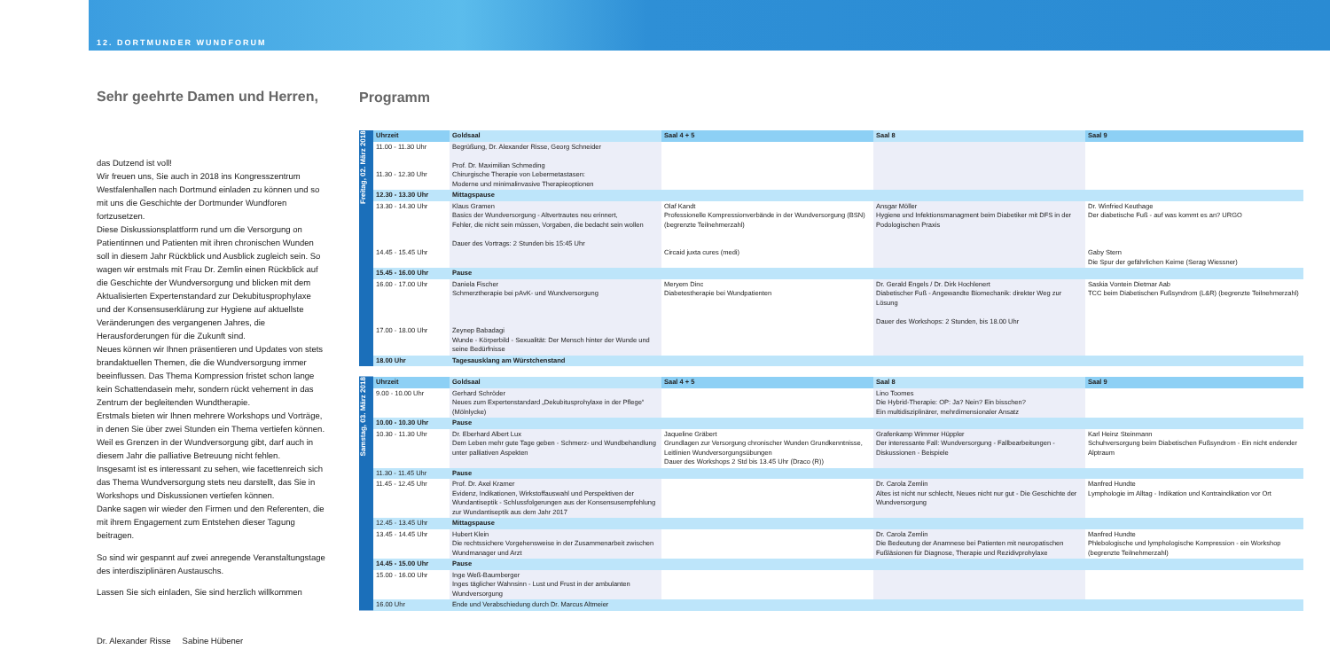12. DORTMUNDER WUNDFORUM
Sehr geehrte Damen und Herren,
das Dutzend ist voll!
Wir freuen uns, Sie auch in 2018 ins Kongresszentrum Westfalenhallen nach Dortmund einladen zu können und so mit uns die Geschichte der Dortmunder Wundforen fortzusetzen.
Diese Diskussionsplattform rund um die Versorgung on Patientinnen und Patienten mit ihren chronischen Wunden soll in diesem Jahr Rückblick und Ausblick zugleich sein. So wagen wir erstmals mit Frau Dr. Zemlin einen Rückblick auf die Geschichte der Wundversorgung und blicken mit dem Aktualisierten Expertenstandard zur Dekubitusprophylaxe und der Konsensuserklärung zur Hygiene auf aktuellste Veränderungen des vergangenen Jahres, die Herausforderungen für die Zukunft sind.
Neues können wir Ihnen präsentieren und Updates von stets brandaktuellen Themen, die die Wundversorgung immer beeinflussen. Das Thema Kompression fristet schon lange kein Schattendasein mehr, sondern rückt vehement in das Zentrum der begleitenden Wundtherapie.
Erstmals bieten wir Ihnen mehrere Workshops und Vorträge, in denen Sie über zwei Stunden ein Thema vertiefen können.
Weil es Grenzen in der Wundversorgung gibt, darf auch in diesem Jahr die palliative Betreuung nicht fehlen.
Insgesamt ist es interessant zu sehen, wie facettenreich sich das Thema Wundversorgung stets neu darstellt, das Sie in Workshops und Diskussionen vertiefen können.
Danke sagen wir wieder den Firmen und den Referenten, die mit ihrem Engagement zum Entstehen dieser Tagung beitragen.
So sind wir gespannt auf zwei anregende Veranstaltungstage des interdisziplinären Austauschs.
Lassen Sie sich einladen, Sie sind herzlich willkommen
Dr. Alexander Risse Sabine Hübener
Programm
Freitag, 02. März 2018
| Uhrzeit | Goldsaal | Saal 4 + 5 | Saal 8 | Saal 9 |
| --- | --- | --- | --- | --- |
| 11.00 - 11.30 Uhr 11.30 - 12.30 Uhr | Begrüßung, Dr. Alexander Risse, Georg Schneider Prof. Dr. Maximilian Schmeding Chirurgische Therapie von Lebermetastasen: Moderne und minimalinvasive Therapieoptionen | | | |
| 12.30 - 13.30 Uhr | Mittagspause | | | |
| 13.30 - 14.30 Uhr 14.45 - 15.45 Uhr | Klaus Gramen Basics der Wundversorgung - Altvertrautes neu erinnert, Fehler, die nicht sein müssen, Vorgaben, die bedacht sein wollen Dauer des Vortrags: 2 Stunden bis 15:45 Uhr | Olaf Kandt Professionelle Kompressionverbände in der Wundversorgung (BSN) (begrenzte Teilnehmerzahl) Circaid juxta cures (medi) | Ansgar Möller Hygiene und Infektionsmanagment beim Diabetiker mit DFS in der Podologischen Praxis | Dr. Winfried Keuthage Der diabetische Fuß - auf was kommt es an? URGO Gaby Stern Die Spur der gefährlichen Keime (Serag Wiessner) |
| 15.45 - 16.00 Uhr | Pause | | | |
| 16.00 - 17.00 Uhr 17.00 - 18.00 Uhr | Daniela Fischer Schmerztherapie bei pAvK- und Wundversorgung Zeynep Babadagi Wunde - Körperbild - Sexualität: Der Mensch hinter der Wunde und seine Bedürfnisse | Meryem Dinc Diabetestherapie bei Wundpatienten | Dr. Gerald Engels / Dr. Dirk Hochlenert Diabetischer Fuß - Angewandte Biomechanik: direkter Weg zur Lösung Dauer des Workshops: 2 Stunden, bis 18.00 Uhr | Saskia Vontein Dietmar Aab TCC beim Diabetischen Fußsyndrom (L&R) (begrenzte Teilnehmerzahl) |
| 18.00 Uhr | Tagesausklang am Würstchenstand | | | |
Samstag, 03. März 2018
| Uhrzeit | Goldsaal | Saal 4 + 5 | Saal 8 | Saal 9 |
| --- | --- | --- | --- | --- |
| 9.00 - 10.00 Uhr | Gerhard Schröder Neues zum Expertenstandard „Dekubitusprohylaxe in der Pflege“ (Mölnlycke) | | Lino Toomes Die Hybrid-Therapie: OP: Ja? Nein? Ein bisschen? Ein multidisziplinärer, mehrdimensionaler Ansatz | |
| 10.00 - 10.30 Uhr | Pause | | | |
| 10.30 - 11.30 Uhr | Dr. Eberhard Albert Lux Dem Leben mehr gute Tage geben - Schmerz- und Wundbehandlung unter palliativen Aspekten | Jaqueline Gräbert Grundlagen zur Versorgung chronischer Wunden Grundkenntnisse, Leitlinien Wundversorgungsübungen Dauer des Workshops 2 Std bis 13.45 Uhr (Draco (R)) | Grafenkamp Wimmer Hüppler Der interessante Fall: Wundversorgung - Fallbearbeitungen - Diskussionen - Beispiele | Karl Heinz Steinmann Schuhversorgung beim Diabetischen Fußsyndrom - Ein nicht endender Alptraum |
| 11.30 - 11.45 Uhr | Pause | | | |
| 11.45 - 12.45 Uhr | Prof. Dr. Axel Kramer Evidenz, Indikationen, Wirkstoffauswahl und Perspektiven der Wundantiseptik - Schlussfolgerungen aus der Konsensusempfehlung zur Wundantiseptik aus dem Jahr 2017 | | Dr. Carola Zemlin Altes ist nicht nur schlecht, Neues nicht nur gut - Die Geschichte der Wundversorgung | Manfred Hundte Lymphologie im Alltag - Indikation und Kontraindikation vor Ort |
| 12.45 - 13.45 Uhr | Mittagspause | | | |
| 13.45 - 14.45 Uhr | Hubert Klein Die rechtssichere Vorgehensweise in der Zusammenarbeit zwischen Wundmanager und Arzt | | Dr. Carola Zemlin Die Bedeutung der Anamnese bei Patienten mit neuropatischen Fußläsionen für Diagnose, Therapie und Rezidivprohylaxe | Manfred Hundte Phlebologische und lymphologische Kompression - ein Workshop (begrenzte Teilnehmerzahl) |
| 14.45 - 15.00 Uhr | Pause | | | |
| 15.00 - 16.00 Uhr | Inge Weß-Baumberger Inges täglicher Wahnsinn - Lust und Frust in der ambulanten Wundversorgung | | | |
| 16.00 Uhr | Ende und Verabschiedung durch Dr. Marcus Altmeier | | | |